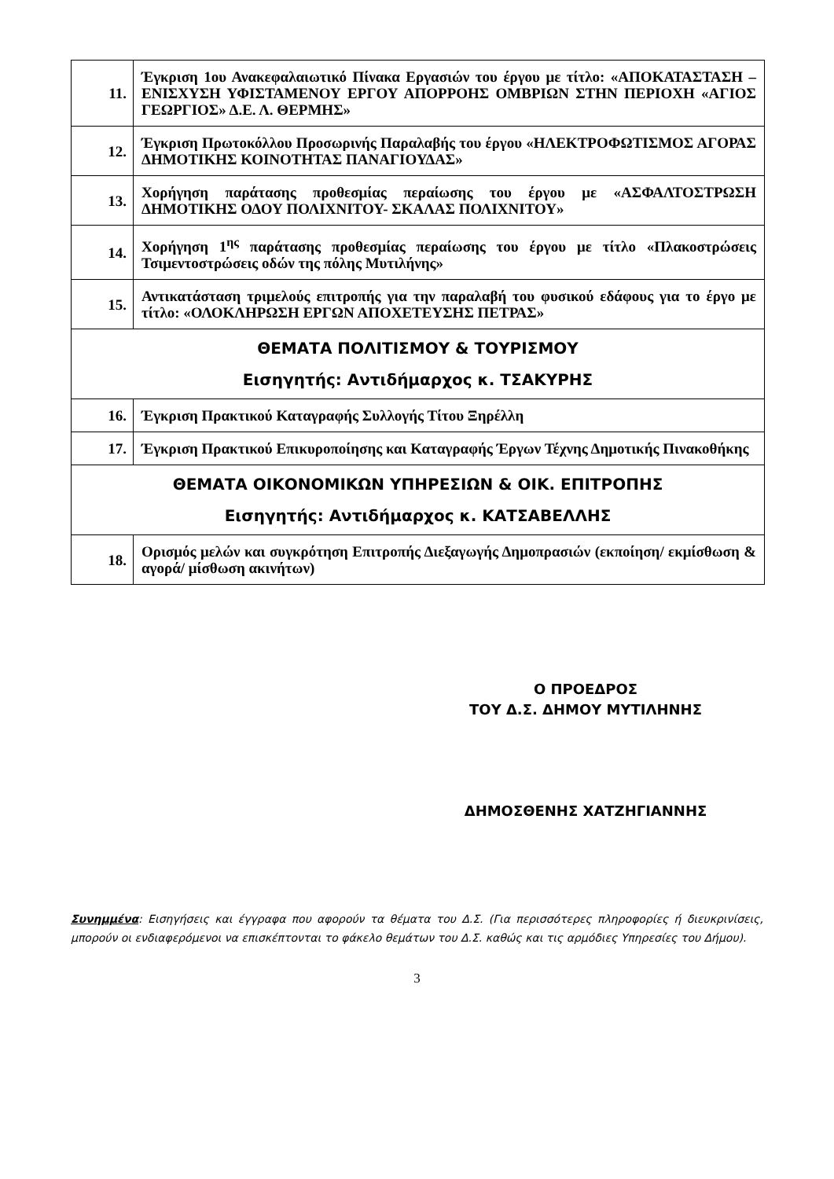| 11. | Έγκριση 1ου Ανακεφαλαιωτικό Πίνακα Εργασιών του έργου με τίτλο: «ΑΠΟΚΑΤΑΣΤΑΣΗ – ΕΝΙΣΧΥΣΗ ΥΦΙΣΤΑΜΕΝΟΥ ΕΡΓΟΥ ΑΠΟΡΡΟΗΣ ΟΜΒΡΙΩΝ ΣΤΗΝ ΠΕΡΙΟΧΗ «ΑΓΙΟΣ ΓΕΩΡΓΙΟΣ» Δ.Ε. Λ. ΘΕΡΜΗΣ» |
| 12. | Έγκριση Πρωτοκόλλου Προσωρινής Παραλαβής του έργου «ΗΛΕΚΤΡΟΦΩΤΙΣΜΟΣ ΑΓΟΡΑΣ ΔΗΜΟΤΙΚΗΣ ΚΟΙΝΟΤΗΤΑΣ ΠΑΝΑΓΙΟΥΔΑΣ» |
| 13. | Χορήγηση παράτασης προθεσμίας περαίωσης του έργου με «ΑΣΦΑΛΤΟΣΤΡΩΣΗ ΔΗΜΟΤΙΚΗΣ ΟΔΟΥ ΠΟΛΙΧΝΙΤΟΥ- ΣΚΑΛΑΣ ΠΟΛΙΧΝΙΤΟΥ» |
| 14. | Χορήγηση 1<sup>ης</sup> παράτασης προθεσμίας περαίωσης του έργου με τίτλο «Πλακοστρώσεις Τσιμεντοστρώσεις οδών της πόλης Μυτιλήνης» |
| 15. | Αντικατάσταση τριμελούς επιτροπής για την παραλαβή του φυσικού εδάφους για το έργο με τίτλο: «ΟΛΟΚΛΗΡΩΣΗ ΕΡΓΩΝ ΑΠΟΧΕΤΕΥΣΗΣ ΠΕΤΡΑΣ» |
| ΘΕΜΑΤΑ ΠΟΛΙΤΙΣΜΟΥ & ΤΟΥΡΙΣΜΟΥ Εισηγητής: Αντιδήμαρχος κ. ΤΣΑΚΥΡΗΣ | |
| 16. | Έγκριση Πρακτικού Καταγραφής Συλλογής Τίτου Ξηρέλλη |
| 17. | Έγκριση Πρακτικού Επικυροποίησης και Καταγραφής Έργων Τέχνης Δημοτικής Πινακοθήκης |
| ΘΕΜΑΤΑ ΟΙΚΟΝΟΜΙΚΩΝ ΥΠΗΡΕΣΙΩΝ & ΟΙΚ. ΕΠΙΤΡΟΠΗΣ Εισηγητής: Αντιδήμαρχος κ. ΚΑΤΣΑΒΕΛΛΗΣ | |
| 18. | Ορισμός μελών και συγκρότηση Επιτροπής Διεξαγωγής Δημοπρασιών (εκποίηση/ εκμίσθωση & αγορά/ μίσθωση ακινήτων) |
Ο ΠΡΟΕΔΡΟΣ
ΤΟΥ Δ.Σ. ΔΗΜΟΥ ΜΥΤΙΛΗΝΗΣ
ΔΗΜΟΣΘΕΝΗΣ ΧΑΤΖΗΓΙΑΝΝΗΣ
Συνημμένα: Εισηγήσεις και έγγραφα που αφορούν τα θέματα του Δ.Σ. (Για περισσότερες πληροφορίες ή διευκρινίσεις, μπορούν οι ενδιαφερόμενοι να επισκέπτονται το φάκελο θεμάτων του Δ.Σ. καθώς και τις αρμόδιες Υπηρεσίες του Δήμου).
3